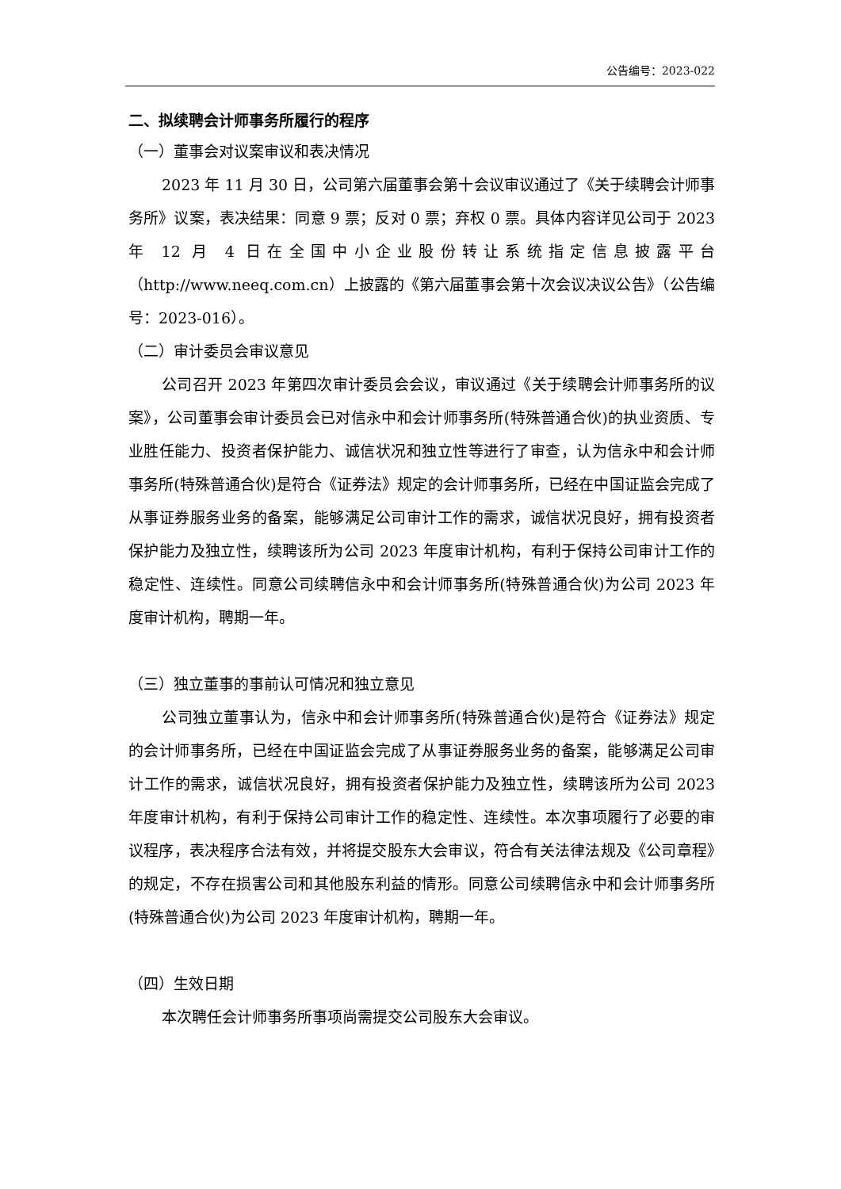公告编号：2023-022
二、拟续聘会计师事务所履行的程序
（一）董事会对议案审议和表决情况
2023 年 11 月 30 日，公司第六届董事会第十会议审议通过了《关于续聘会计师事务所》议案，表决结果：同意 9 票；反对 0 票；弃权 0 票。具体内容详见公司于 2023 年 12 月 4 日在全国中小企业股份转让系统指定信息披露平台（http://www.neeq.com.cn）上披露的《第六届董事会第十次会议决议公告》（公告编号：2023-016）。
（二）审计委员会审议意见
公司召开 2023 年第四次审计委员会会议，审议通过《关于续聘会计师事务所的议案》，公司董事会审计委员会已对信永中和会计师事务所(特殊普通合伙)的执业资质、专业胜任能力、投资者保护能力、诚信状况和独立性等进行了审查，认为信永中和会计师事务所(特殊普通合伙)是符合《证券法》规定的会计师事务所，已经在中国证监会完成了从事证券服务业务的备案，能够满足公司审计工作的需求，诚信状况良好，拥有投资者保护能力及独立性，续聘该所为公司 2023 年度审计机构，有利于保持公司审计工作的稳定性、连续性。同意公司续聘信永中和会计师事务所(特殊普通合伙)为公司 2023 年度审计机构，聘期一年。
（三）独立董事的事前认可情况和独立意见
公司独立董事认为，信永中和会计师事务所(特殊普通合伙)是符合《证券法》规定的会计师事务所，已经在中国证监会完成了从事证券服务业务的备案，能够满足公司审计工作的需求，诚信状况良好，拥有投资者保护能力及独立性，续聘该所为公司 2023 年度审计机构，有利于保持公司审计工作的稳定性、连续性。本次事项履行了必要的审议程序，表决程序合法有效，并将提交股东大会审议，符合有关法律法规及《公司章程》的规定，不存在损害公司和其他股东利益的情形。同意公司续聘信永中和会计师事务所(特殊普通合伙)为公司 2023 年度审计机构，聘期一年。
（四）生效日期
本次聘任会计师事务所事项尚需提交公司股东大会审议。